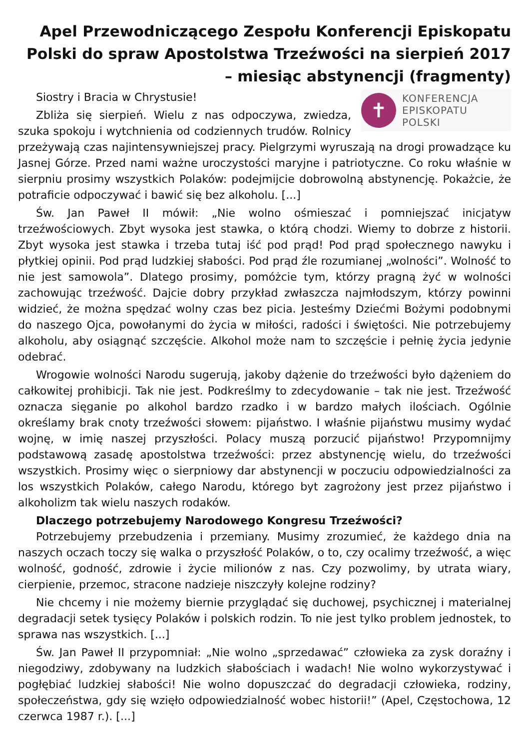Apel Przewodniczącego Zespołu Konferencji Episkopatu Polski do spraw Apostolstwa Trzeźwości na sierpień 2017 – miesiąc abstynencji (fragmenty)
✝
KONFERENCJA
EPISKOPATU
POLSKI
Siostry i Bracia w Chrystusie!
Zbliża się sierpień. Wielu z nas odpoczywa, zwiedza, szuka spokoju i wytchnienia od codziennych trudów. Rolnicy przeżywają czas najintensywniejszej pracy. Pielgrzymi wyruszają na drogi prowadzące ku Jasnej Górze. Przed nami ważne uroczystości maryjne i patriotyczne. Co roku właśnie w sierpniu prosimy wszystkich Polaków: podejmijcie dobrowolną abstynencję. Pokażcie, że potraficie odpoczywać i bawić się bez alkoholu. [...]
Św. Jan Paweł II mówił: „Nie wolno ośmieszać i pomniejszać inicjatyw trzeźwościowych. Zbyt wysoka jest stawka, o którą chodzi. Wiemy to dobrze z historii. Zbyt wysoka jest stawka i trzeba tutaj iść pod prąd! Pod prąd społecznego nawyku i płytkiej opinii. Pod prąd ludzkiej słabości. Pod prąd źle rozumianej „wolności”. Wolność to nie jest samowola”. Dlatego prosimy, pomóżcie tym, którzy pragną żyć w wolności zachowując trzeźwość. Dajcie dobry przykład zwłaszcza najmłodszym, którzy powinni widzieć, że można spędzać wolny czas bez picia. Jesteśmy Dziećmi Bożymi podobnymi do naszego Ojca, powołanymi do życia w miłości, radości i świętości. Nie potrzebujemy alkoholu, aby osiągnąć szczęście. Alkohol może nam to szczęście i pełnię życia jedynie odebrać.
Wrogowie wolności Narodu sugerują, jakoby dążenie do trzeźwości było dążeniem do całkowitej prohibicji. Tak nie jest. Podkreślmy to zdecydowanie – tak nie jest. Trzeźwość oznacza sięganie po alkohol bardzo rzadko i w bardzo małych ilościach. Ogólnie określamy brak cnoty trzeźwości słowem: pijaństwo. I właśnie pijaństwu musimy wydać wojnę, w imię naszej przyszłości. Polacy muszą porzucić pijaństwo! Przypomnijmy podstawową zasadę apostolstwa trzeźwości: przez abstynencję wielu, do trzeźwości wszystkich. Prosimy więc o sierpniowy dar abstynencji w poczuciu odpowiedzialności za los wszystkich Polaków, całego Narodu, którego byt zagrożony jest przez pijaństwo i alkoholizm tak wielu naszych rodaków.
Dlaczego potrzebujemy Narodowego Kongresu Trzeźwości?
Potrzebujemy przebudzenia i przemiany. Musimy zrozumieć, że każdego dnia na naszych oczach toczy się walka o przyszłość Polaków, o to, czy ocalimy trzeźwość, a więc wolność, godność, zdrowie i życie milionów z nas. Czy pozwolimy, by utrata wiary, cierpienie, przemoc, stracone nadzieje niszczyły kolejne rodziny?
Nie chcemy i nie możemy biernie przyglądać się duchowej, psychicznej i materialnej degradacji setek tysięcy Polaków i polskich rodzin. To nie jest tylko problem jednostek, to sprawa nas wszystkich. [...]
Św. Jan Paweł II przypomniał: „Nie wolno „sprzedawać” człowieka za zysk doraźny i niegodziwy, zdobywany na ludzkich słabościach i wadach! Nie wolno wykorzystywać i pogłębiać ludzkiej słabości! Nie wolno dopuszczać do degradacji człowieka, rodziny, społeczeństwa, gdy się wzięło odpowiedzialność wobec historii!” (Apel, Częstochowa, 12 czerwca 1987 r.). [...]